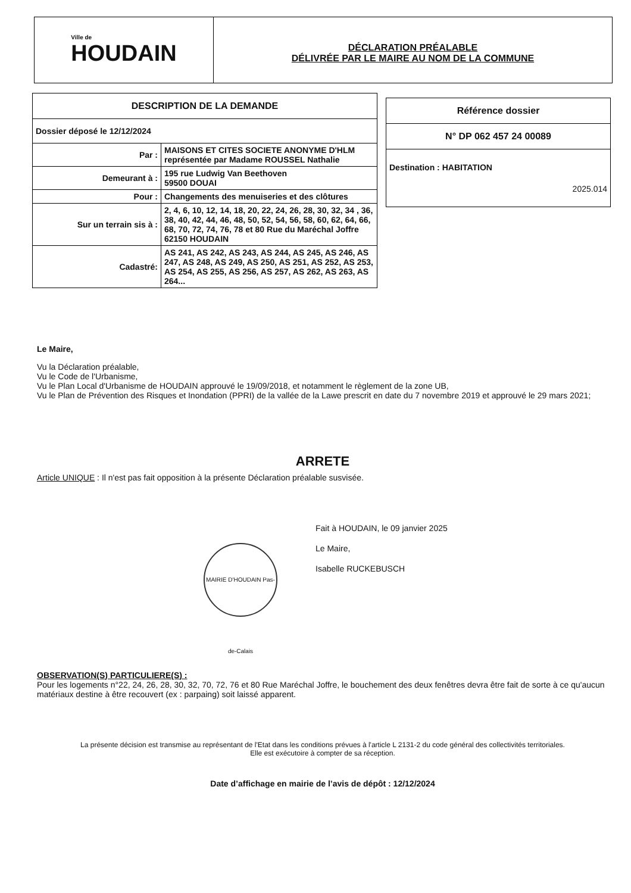Ville de
HOUDAIN
DÉCLARATION PRÉALABLE
DÉLIVRÉE PAR LE MAIRE AU NOM DE LA COMMUNE
| DESCRIPTION DE LA DEMANDE | |
| --- | --- |
| Dossier déposé le 12/12/2024 | |
| Par : | MAISONS ET CITES SOCIETE ANONYME D'HLM représentée par Madame ROUSSEL Nathalie |
| Demeurant à : | 195 rue Ludwig Van Beethoven 59500 DOUAI |
| Pour : | Changements des menuiseries et des clôtures |
| Sur un terrain sis à : | 2, 4, 6, 10, 12, 14, 18, 20, 22, 24, 26, 28, 30, 32, 34 , 36, 38, 40, 42, 44, 46, 48, 50, 52, 54, 56, 58, 60, 62, 64, 66, 68, 70, 72, 74, 76, 78 et 80 Rue du Maréchal Joffre 62150 HOUDAIN |
| Cadastré: | AS 241, AS 242, AS 243, AS 244, AS 245, AS 246, AS 247, AS 248, AS 249, AS 250, AS 251, AS 252, AS 253, AS 254, AS 255, AS 256, AS 257, AS 262, AS 263, AS 264... |
| Référence dossier |
| --- |
| N° DP 062 457 24 00089 |
| Destination : HABITATION 2025.014 |
Le Maire,
Vu la Déclaration préalable,
Vu le Code de l'Urbanisme,
Vu le Plan Local d'Urbanisme de HOUDAIN approuvé le 19/09/2018, et notamment le règlement de la zone UB,
Vu le Plan de Prévention des Risques et Inondation (PPRI) de la vallée de la Lawe prescrit en date du 7 novembre 2019 et approuvé le 29 mars 2021;
ARRETE
Article UNIQUE : Il n'est pas fait opposition à la présente Déclaration préalable susvisée.
Fait à HOUDAIN, le 09 janvier 2025
Le Maire,
Isabelle RUCKEBUSCH
MAIRIE D'HOUDAIN Pas-de-Calais
OBSERVATION(S) PARTICULIERE(S) :
Pour les logements n°22, 24, 26, 28, 30, 32, 70, 72, 76 et 80 Rue Maréchal Joffre, le bouchement des deux fenêtres devra être fait de sorte à ce qu'aucun matériaux destine à être recouvert (ex : parpaing) soit laissé apparent.
La présente décision est transmise au représentant de l'Etat dans les conditions prévues à l'article L 2131-2 du code général des collectivités territoriales.
Elle est exécutoire à compter de sa réception.
Date d’affichage en mairie de l’avis de dépôt : 12/12/2024